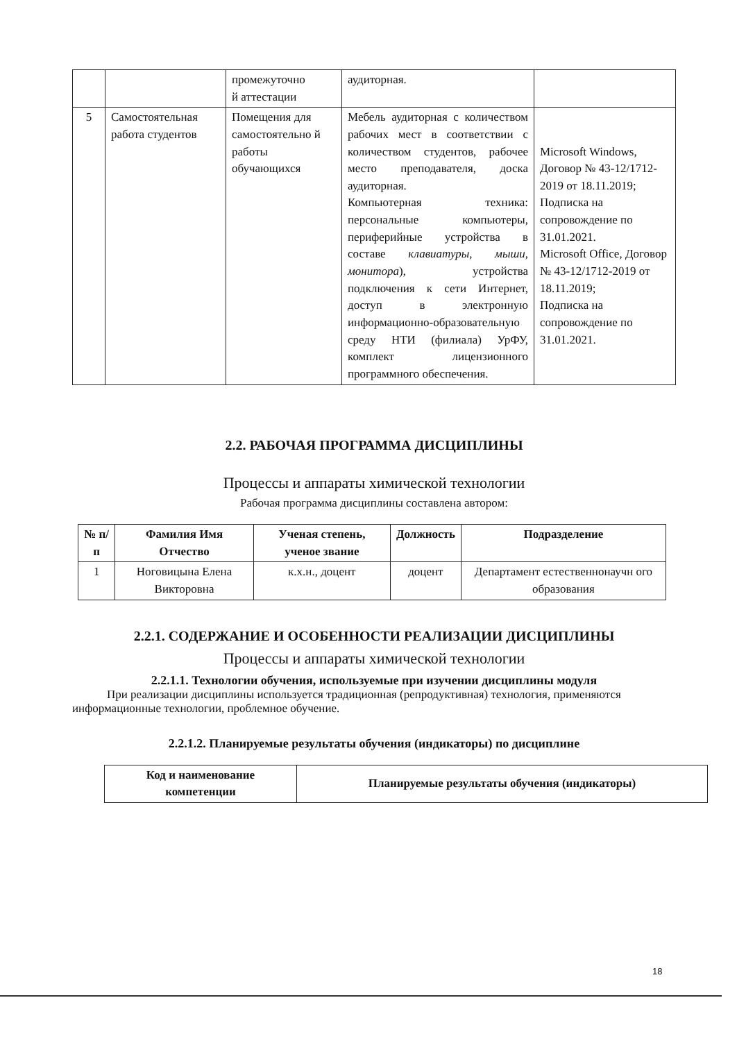| | | промежуточно й аттестации | аудиторная. | |
| 5 | Самостоятельная работа студентов | Помещения для самостоятельно й работы обучающихся | Мебель аудиторная с количеством рабочих мест в соответствии с количеством студентов, рабочее место преподавателя, доска аудиторная. Компьютерная техника: персональные компьютеры, периферийные устройства в составе клавиатуры, мыши, монитора ), устройства подключения к сети Интернет, доступ в электронную информационно-образовательную среду НТИ (филиала) УрФУ, комплект лицензионного программного обеспечения. | Microsoft Windows, Договор № 43-12/1712-2019 от 18.11.2019; Подписка на сопровождение по 31.01.2021. Microsoft Office, Договор № 43-12/1712-2019 от 18.11.2019; Подписка на сопровождение по 31.01.2021. |
2.2. РАБОЧАЯ ПРОГРАММА ДИСЦИПЛИНЫ
Процессы и аппараты химической технологии
Рабочая программа дисциплины составлена автором:
| № п/п | Фамилия Имя Отчество | Ученая степень, ученое звание | Должность | Подразделение |
| --- | --- | --- | --- | --- |
| 1 | Ноговицына Елена Викторовна | к.х.н., доцент | доцент | Департамент естественнонаучн ого образования |
2.2.1. СОДЕРЖАНИЕ И ОСОБЕННОСТИ РЕАЛИЗАЦИИ ДИСЦИПЛИНЫ
Процессы и аппараты химической технологии
2.2.1.1. Технологии обучения, используемые при изучении дисциплины модуля
При реализации дисциплины используется традиционная (репродуктивная) технология, применяются информационные технологии, проблемное обучение.
2.2.1.2. Планируемые результаты обучения (индикаторы) по дисциплине
| Код и наименование компетенции | Планируемые результаты обучения (индикаторы) |
| --- | --- |
18